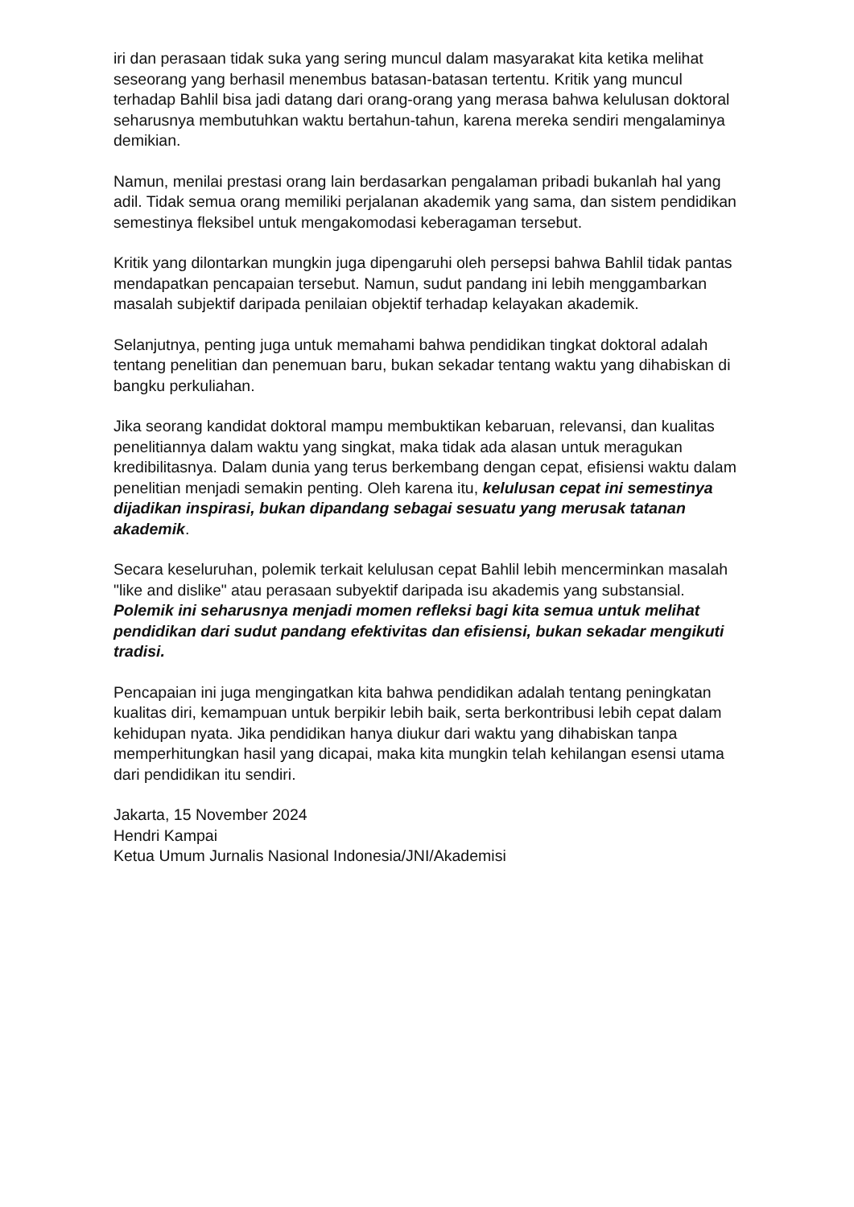iri dan perasaan tidak suka yang sering muncul dalam masyarakat kita ketika melihat seseorang yang berhasil menembus batasan-batasan tertentu. Kritik yang muncul terhadap Bahlil bisa jadi datang dari orang-orang yang merasa bahwa kelulusan doktoral seharusnya membutuhkan waktu bertahun-tahun, karena mereka sendiri mengalaminya demikian.
Namun, menilai prestasi orang lain berdasarkan pengalaman pribadi bukanlah hal yang adil. Tidak semua orang memiliki perjalanan akademik yang sama, dan sistem pendidikan semestinya fleksibel untuk mengakomodasi keberagaman tersebut.
Kritik yang dilontarkan mungkin juga dipengaruhi oleh persepsi bahwa Bahlil tidak pantas mendapatkan pencapaian tersebut. Namun, sudut pandang ini lebih menggambarkan masalah subjektif daripada penilaian objektif terhadap kelayakan akademik.
Selanjutnya, penting juga untuk memahami bahwa pendidikan tingkat doktoral adalah tentang penelitian dan penemuan baru, bukan sekadar tentang waktu yang dihabiskan di bangku perkuliahan.
Jika seorang kandidat doktoral mampu membuktikan kebaruan, relevansi, dan kualitas penelitiannya dalam waktu yang singkat, maka tidak ada alasan untuk meragukan kredibilitasnya. Dalam dunia yang terus berkembang dengan cepat, efisiensi waktu dalam penelitian menjadi semakin penting. Oleh karena itu, kelulusan cepat ini semestinya dijadikan inspirasi, bukan dipandang sebagai sesuatu yang merusak tatanan akademik.
Secara keseluruhan, polemik terkait kelulusan cepat Bahlil lebih mencerminkan masalah "like and dislike" atau perasaan subyektif daripada isu akademis yang substansial. Polemik ini seharusnya menjadi momen refleksi bagi kita semua untuk melihat pendidikan dari sudut pandang efektivitas dan efisiensi, bukan sekadar mengikuti tradisi.
Pencapaian ini juga mengingatkan kita bahwa pendidikan adalah tentang peningkatan kualitas diri, kemampuan untuk berpikir lebih baik, serta berkontribusi lebih cepat dalam kehidupan nyata. Jika pendidikan hanya diukur dari waktu yang dihabiskan tanpa memperhitungkan hasil yang dicapai, maka kita mungkin telah kehilangan esensi utama dari pendidikan itu sendiri.
Jakarta, 15 November 2024
Hendri Kampai
Ketua Umum Jurnalis Nasional Indonesia/JNI/Akademisi